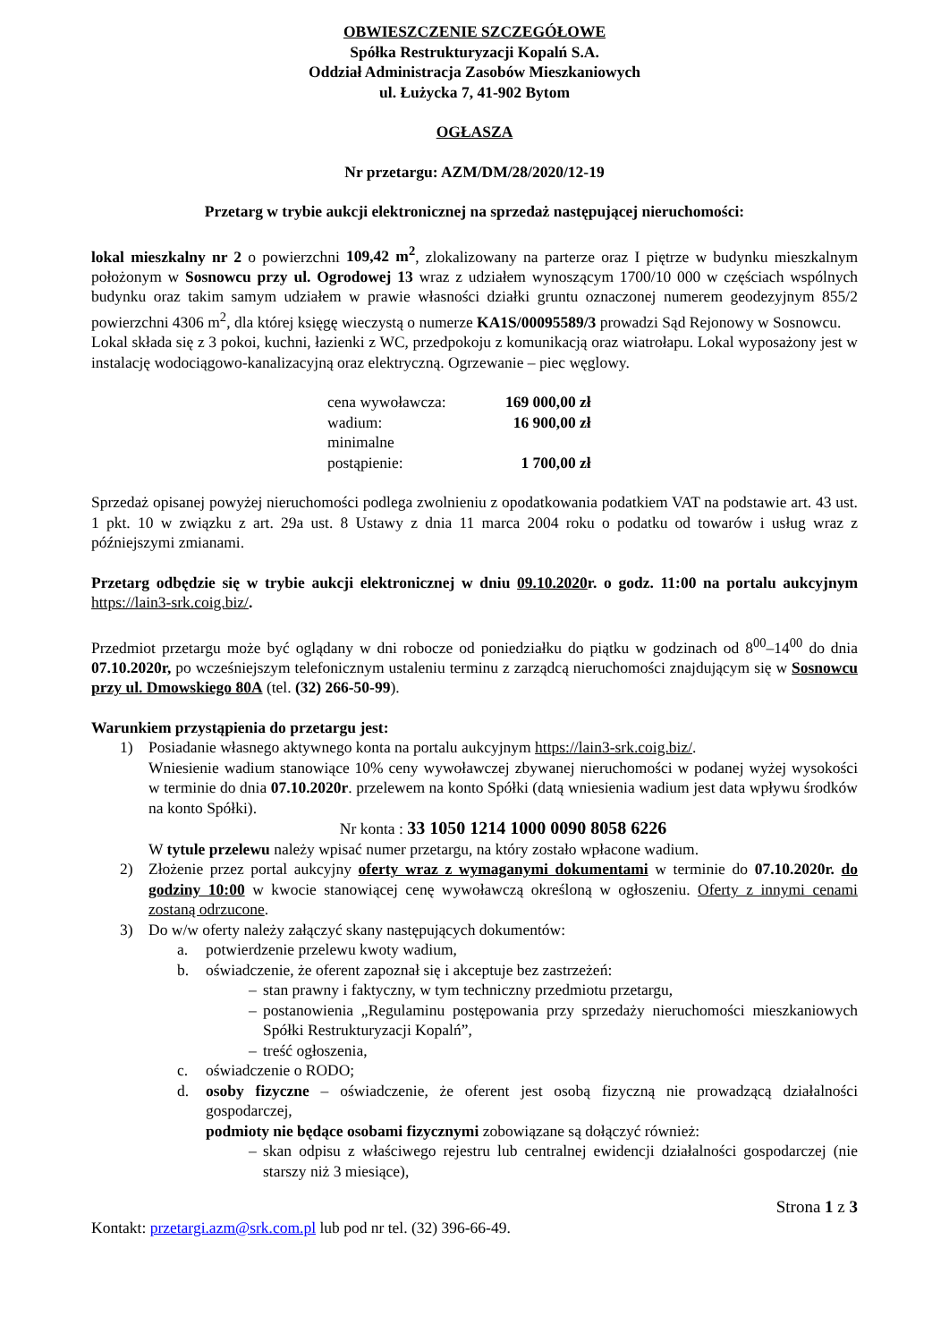OBWIESZCZENIE SZCZEGÓŁOWE
Spółka Restrukturyzacji Kopalń S.A.
Oddział Administracja Zasobów Mieszkaniowych
ul. Łużycka 7, 41-902 Bytom
OGŁASZA
Nr przetargu: AZM/DM/28/2020/12-19
Przetarg w trybie aukcji elektronicznej na sprzedaż następującej nieruchomości:
lokal mieszkalny nr 2 o powierzchni 109,42 m<sup>2</sup>, zlokalizowany na parterze oraz I piętrze w budynku mieszkalnym położonym w Sosnowcu przy ul. Ogrodowej 13 wraz z udziałem wynoszącym 1700/10 000 w częściach wspólnych budynku oraz takim samym udziałem w prawie własności działki gruntu oznaczonej numerem geodezyjnym 855/2 powierzchni 4306 m<sup>2</sup>, dla której księgę wieczystą o numerze KA1S/00095589/3 prowadzi Sąd Rejonowy w Sosnowcu.
Lokal składa się z 3 pokoi, kuchni, łazienki z WC, przedpokoju z komunikacją oraz wiatrołapu. Lokal wyposażony jest w instalację wodociągowo-kanalizacyjną oraz elektryczną. Ogrzewanie – piec węglowy.
| cena wywoławcza: | 169 000,00 zł |
| wadium: | 16 900,00 zł |
| minimalne postąpienie: | 1 700,00 zł |
Sprzedaż opisanej powyżej nieruchomości podlega zwolnieniu z opodatkowania podatkiem VAT na podstawie art. 43 ust. 1 pkt. 10 w związku z art. 29a ust. 8 Ustawy z dnia 11 marca 2004 roku o podatku od towarów i usług wraz z późniejszymi zmianami.
Przetarg odbędzie się w trybie aukcji elektronicznej w dniu 09.10.2020r. o godz. 11:00 na portalu aukcyjnym https://lain3-srk.coig.biz/.
Przedmiot przetargu może być oglądany w dni robocze od poniedziałku do piątku w godzinach od 8<sup>00</sup>–14<sup>00</sup> do dnia 07.10.2020r, po wcześniejszym telefonicznym ustaleniu terminu z zarządcą nieruchomości znajdującym się w Sosnowcu przy ul. Dmowskiego 80A (tel. (32) 266-50-99).
Warunkiem przystąpienia do przetargu jest:
1) Posiadanie własnego aktywnego konta na portalu aukcyjnym https://lain3-srk.coig.biz/.
Wniesienie wadium stanowiące 10% ceny wywoławczej zbywanej nieruchomości w podanej wyżej wysokości w terminie do dnia 07.10.2020r. przelewem na konto Spółki (datą wniesienia wadium jest data wpływu środków na konto Spółki).
Nr konta : 33 1050 1214 1000 0090 8058 6226
W tytule przelewu należy wpisać numer przetargu, na który zostało wpłacone wadium.
2) Złożenie przez portal aukcyjny oferty wraz z wymaganymi dokumentami w terminie do 07.10.2020r. do godziny 10:00 w kwocie stanowiącej cenę wywoławczą określoną w ogłoszeniu. Oferty z innymi cenami zostaną odrzucone.
3) Do w/w oferty należy załączyć skany następujących dokumentów:
a. potwierdzenie przelewu kwoty wadium,
b. oświadczenie, że oferent zapoznał się i akceptuje bez zastrzeżeń:
– stan prawny i faktyczny, w tym techniczny przedmiotu przetargu,
– postanowienia „Regulaminu postępowania przy sprzedaży nieruchomości mieszkaniowych Spółki Restrukturyzacji Kopalń”,
– treść ogłoszenia,
c. oświadczenie o RODO;
d. osoby fizyczne – oświadczenie, że oferent jest osobą fizyczną nie prowadzącą działalności gospodarczej,
podmioty nie będące osobami fizycznymi zobowiązane są dołączyć również:
– skan odpisu z właściwego rejestru lub centralnej ewidencji działalności gospodarczej (nie starszy niż 3 miesiące),
Strona 1 z 3
Kontakt: przetargi.azm@srk.com.pl lub pod nr tel. (32) 396-66-49.